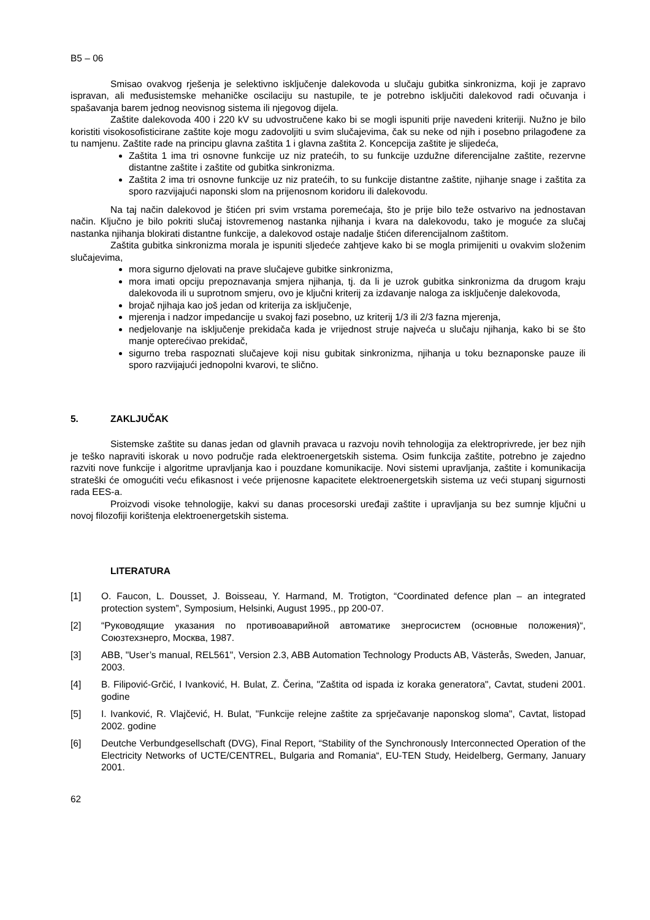B5 – 06
Smisao ovakvog rješenja je selektivno isključenje dalekovoda u slučaju gubitka sinkronizma, koji je zapravo ispravan, ali međusistemske mehaničke oscilaciju su nastupile, te je potrebno isključiti dalekovod radi očuvanja i spašavanja barem jednog neovisnog sistema ili njegovog dijela.
Zaštite dalekovoda 400 i 220 kV su udvostručene kako bi se mogli ispuniti prije navedeni kriteriji. Nužno je bilo koristiti visokosofisticirane zaštite koje mogu zadovoljiti u svim slučajevima, čak su neke od njih i posebno prilagođene za tu namjenu. Zaštite rade na principu glavna zaštita 1 i glavna zaštita 2. Koncepcija zaštite je slijedeća,
Zaštita 1 ima tri osnovne funkcije uz niz pratećih, to su funkcije uzdužne diferencijalne zaštite, rezervne distantne zaštite i zaštite od gubitka sinkronizma.
Zaštita 2 ima tri osnovne funkcije uz niz pratećih, to su funkcije distantne zaštite, njihanje snage i zaštita za sporo razvijajući naponski slom na prijenosnom koridoru ili dalekovodu.
Na taj način dalekovod je štićen pri svim vrstama poremećaja, što je prije bilo teže ostvarivo na jednostavan način. Ključno je bilo pokriti slučaj istovremenog nastanka njihanja i kvara na dalekovodu, tako je moguće za slučaj nastanka njihanja blokirati distantne funkcije, a dalekovod ostaje nadalje štićen diferencijalnom zaštitom.
Zaštita gubitka sinkronizma morala je ispuniti sljedeće zahtjeve kako bi se mogla primijeniti u ovakvim složenim slučajevima,
mora sigurno djelovati na prave slučajeve gubitke sinkronizma,
mora imati opciju prepoznavanja smjera njihanja, tj. da li je uzrok gubitka sinkronizma da drugom kraju dalekovoda ili u suprotnom smjeru, ovo je ključni kriterij za izdavanje naloga za isključenje dalekovoda,
brojač njihaja kao još jedan od kriterija za isključenje,
mjerenja i nadzor impedancije u svakoj fazi posebno, uz kriterij 1/3 ili 2/3 fazna mjerenja,
nedjelovanje na isključenje prekidača kada je vrijednost struje najveća u slučaju njihanja, kako bi se što manje opterećivao prekidač,
sigurno treba raspoznati slučajeve koji nisu gubitak sinkronizma, njihanja u toku beznaponske pauze ili sporo razvijajući jednopolni kvarovi, te slično.
5. ZAKLJUČAK
Sistemske zaštite su danas jedan od glavnih pravaca u razvoju novih tehnologija za elektroprivrede, jer bez njih je teško napraviti iskorak u novo područje rada elektroenergetskih sistema. Osim funkcija zaštite, potrebno je zajedno razviti nove funkcije i algoritme upravljanja kao i pouzdane komunikacije. Novi sistemi upravljanja, zaštite i komunikacija strateški će omogućiti veću efikasnost i veće prijenosne kapacitete elektroenergetskih sistema uz veći stupanj sigurnosti rada EES-a.
Proizvodi visoke tehnologije, kakvi su danas procesorski uređaji zaštite i upravljanja su bez sumnje ključni u novoj filozofiji korištenja elektroenergetskih sistema.
LITERATURA
[1] O. Faucon, L. Dousset, J. Boisseau, Y. Harmand, M. Trotigton, “Coordinated defence plan – an integrated protection system”, Symposium, Helsinki, August 1995., pp 200-07.
[2] “Руководящие указания по противоаварийной автоматике знергосистем (основные положения)“, Союзтехзнерго, Москва, 1987.
[3] ABB, "User’s manual, REL561", Version 2.3, ABB Automation Technology Products AB, Västerås, Sweden, Januar, 2003.
[4] B. Filipović-Grčić, I Ivanković, H. Bulat, Z. Čerina, "Zaštita od ispada iz koraka generatora", Cavtat, studeni 2001. godine
[5] I. Ivanković, R. Vlajčević, H. Bulat, "Funkcije relejne zaštite za sprječavanje naponskog sloma", Cavtat, listopad 2002. godine
[6] Deutche Verbundgesellschaft (DVG), Final Report, “Stability of the Synchronously Interconnected Operation of the Electricity Networks of UCTE/CENTREL, Bulgaria and Romania“, EU-TEN Study, Heidelberg, Germany, January 2001.
62